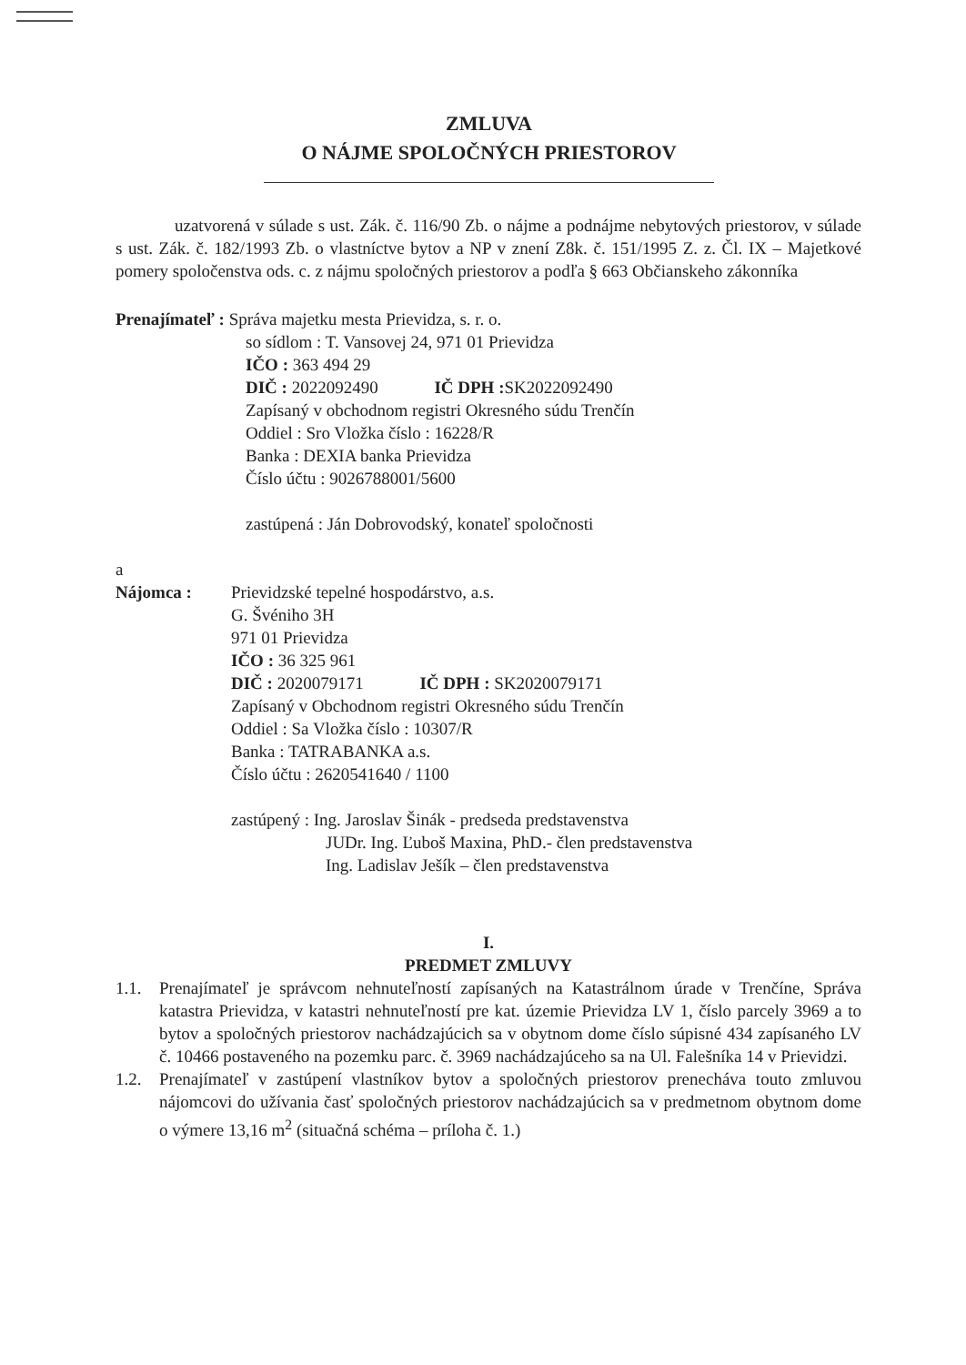ZMLUVA
O NÁJME SPOLOČNÝCH PRIESTOROV
uzatvorená v súlade s ust. Zák. č. 116/90 Zb. o nájme a podnájme nebytových priestorov, v súlade s ust. Zák. č. 182/1993 Zb. o vlastníctve bytov a NP v znení Z8k. č. 151/1995 Z. z. Čl. IX – Majetkové pomery spoločenstva ods. c. z nájmu spoločných priestorov a podľa § 663 Občianskeho zákonníka
Prenajímateľ : Správa majetku mesta Prievidza, s. r. o.
so sídlom : T. Vansovej 24, 971 01 Prievidza
IČO : 363 494 29
DIČ : 2022092490 IČ DPH : SK2022092490
Zapísaný v obchodnom registri Okresného súdu Trenčín
Oddiel : Sro Vložka číslo : 16228/R
Banka : DEXIA banka Prievidza
Číslo účtu : 9026788001/5600
zastúpená : Ján Dobrovodský, konateľ spoločnosti
a
Nájomca : Prievidzské tepelné hospodárstvo, a.s.
G. Švéniho 3H
971 01 Prievidza
IČO : 36 325 961
DIČ : 2020079171 IČ DPH : SK2020079171
Zapísaný v Obchodnom registri Okresného súdu Trenčín
Oddiel : Sa Vložka číslo : 10307/R
Banka : TATRABANKA a.s.
Číslo účtu : 2620541640 / 1100
zastúpený : Ing. Jaroslav Šinák - predseda predstavenstva
JUDr. Ing. Ľuboš Maxina, PhD.- člen predstavenstva
Ing. Ladislav Ješík – člen predstavenstva
I.
PREDMET ZMLUVY
1.1. Prenajímateľ je správcom nehnuteľností zapísaných na Katastrálnom úrade v Trenčíne, Správa katastra Prievidza, v katastri nehnuteľností pre kat. územie Prievidza LV 1, číslo parcely 3969 a to bytov a spoločných priestorov nachádzajúcich sa v obytnom dome číslo súpisné 434 zapísaného LV č. 10466 postaveného na pozemku parc. č. 3969 nachádzajúceho sa na Ul. Falešníka 14 v Prievidzi.
1.2. Prenajímateľ v zastúpení vlastníkov bytov a spoločných priestorov prenecháva touto zmluvou nájomcovi do užívania časť spoločných priestorov nachádzajúcich sa v predmetnom obytnom dome o výmere 13,16 m<sup>2</sup> (situačná schéma – príloha č. 1.)